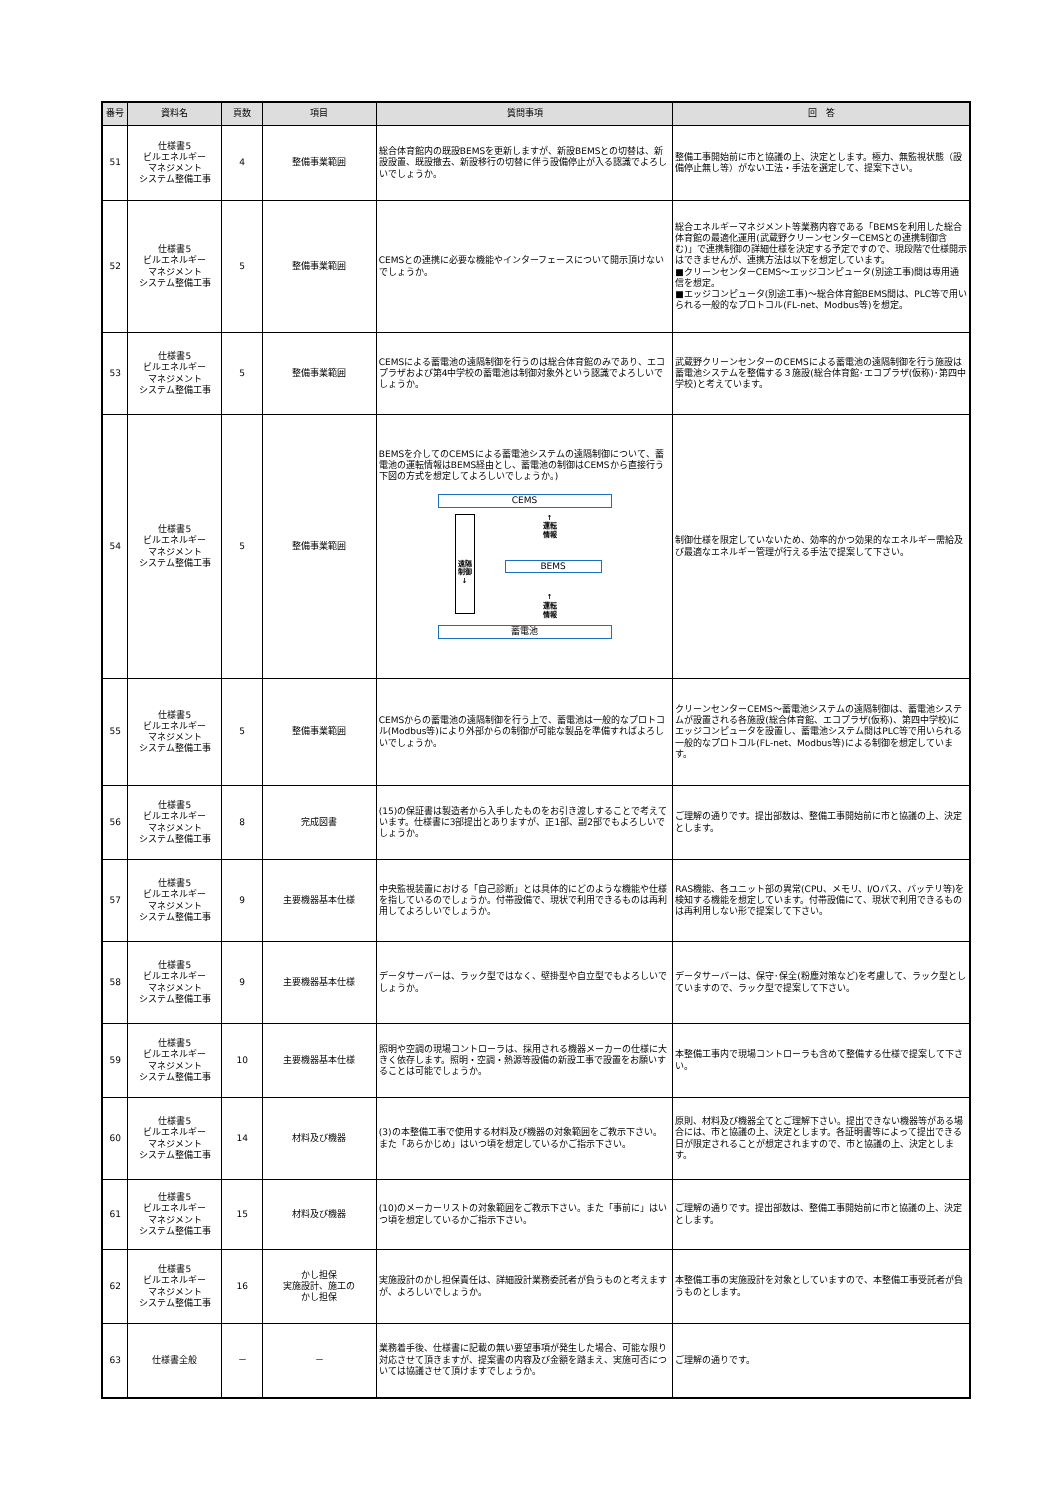| 番号 | 資料名 | 頁数 | 項目 | 質問事項 | 回 答 |
| --- | --- | --- | --- | --- | --- |
| 51 | 仕様書5 ビルエネルギー マネジメント システム整備工事 | 4 | 整備事業範囲 | 総合体育館内の既設BEMSを更新しますが、新設BEMSとの切替は、新設設置、既設撤去、新設移行の切替に伴う設備停止が入る認識でよろしいでしょうか。 | 整備工事開始前に市と協議の上、決定とします。極力、無監視状態（設備停止無し等）がない工法・手法を選定して、提案下さい。 |
| 52 | 仕様書5 ビルエネルギー マネジメント システム整備工事 | 5 | 整備事業範囲 | CEMSとの連携に必要な機能やインターフェースについて開示頂けないでしょうか。 | 総合エネルギーマネジメント等業務内容である「BEMSを利用した総合体育館の最適化運用(武蔵野クリーンセンターCEMSとの連携制御含む)」で連携制御の詳細仕様を決定する予定ですので、現段階で仕様開示はできませんが、連携方法は以下を想定しています。 ■クリーンセンターCEMS～エッジコンピュータ(別途工事)間は専用通信を想定。 ■エッジコンピュータ(別途工事)～総合体育館BEMS間は、PLC等で用いられる一般的なプロトコル(FL-net、Modbus等)を想定。 |
| 53 | 仕様書5 ビルエネルギー マネジメント システム整備工事 | 5 | 整備事業範囲 | CEMSによる蓄電池の遠隔制御を行うのは総合体育館のみであり、エコプラザおよび第4中学校の蓄電池は制御対象外という認識でよろしいでしょうか。 | 武蔵野クリーンセンターのCEMSによる蓄電池の遠隔制御を行う施設は蓄電池システムを整備する３施設(総合体育館･エコプラザ(仮称)･第四中学校)と考えています。 |
| 54 | 仕様書5 ビルエネルギー マネジメント システム整備工事 | 5 | 整備事業範囲 | BEMSを介してのCEMSによる蓄電池システムの遠隔制御について、蓄電池の運転情報はBEMS経由とし、蓄電池の制御はCEMSから直接行う下図の方式を想定してよろしいでしょうか。) CEMS 遠隔 制御 ↓ ↑ 運転 情報 BEMS ↑ 運転 情報 蓄電池 | 制御仕様を限定していないため、効率的かつ効果的なエネルギー需給及び最適なエネルギー管理が行える手法で提案して下さい。 |
| 55 | 仕様書5 ビルエネルギー マネジメント システム整備工事 | 5 | 整備事業範囲 | CEMSからの蓄電池の遠隔制御を行う上で、蓄電池は一般的なプロトコル(Modbus等)により外部からの制御が可能な製品を準備すればよろしいでしょうか。 | クリーンセンターCEMS～蓄電池システムの遠隔制御は、蓄電池システムが設置される各施設(総合体育館、エコプラザ(仮称)、第四中学校)にエッジコンピュータを設置し、蓄電池システム間はPLC等で用いられる一般的なプロトコル(FL-net、Modbus等)による制御を想定しています。 |
| 56 | 仕様書5 ビルエネルギー マネジメント システム整備工事 | 8 | 完成図書 | (15)の保証書は製造者から入手したものをお引き渡しすることで考えています。仕様書に3部提出とありますが、正1部、副2部でもよろしいでしょうか。 | ご理解の通りです。提出部数は、整備工事開始前に市と協議の上、決定とします。 |
| 57 | 仕様書5 ビルエネルギー マネジメント システム整備工事 | 9 | 主要機器基本仕様 | 中央監視装置における「自己診断」とは具体的にどのような機能や仕様を指しているのでしょうか。付帯設備で、現状で利用できるものは再利用してよろしいでしょうか。 | RAS機能、各ユニット部の異常(CPU、メモリ、I/Oバス、バッテリ等)を検知する機能を想定しています。付帯設備にて、現状で利用できるものは再利用しない形で提案して下さい。 |
| 58 | 仕様書5 ビルエネルギー マネジメント システム整備工事 | 9 | 主要機器基本仕様 | データサーバーは、ラック型ではなく、壁掛型や自立型でもよろしいでしょうか。 | データサーバーは、保守･保全(粉塵対策など)を考慮して、ラック型としていますので、ラック型で提案して下さい。 |
| 59 | 仕様書5 ビルエネルギー マネジメント システム整備工事 | 10 | 主要機器基本仕様 | 照明や空調の現場コントローラは、採用される機器メーカーの仕様に大きく依存します。照明・空調・熱源等設備の新設工事で設置をお願いすることは可能でしょうか。 | 本整備工事内で現場コントローラも含めて整備する仕様で提案して下さい。 |
| 60 | 仕様書5 ビルエネルギー マネジメント システム整備工事 | 14 | 材料及び機器 | (3)の本整備工事で使用する材料及び機器の対象範囲をご教示下さい。また「あらかじめ」はいつ頃を想定しているかご指示下さい。 | 原則、材料及び機器全てとご理解下さい。提出できない機器等がある場合には、市と協議の上、決定とします。各証明書等によって提出できる日が限定されることが想定されますので、市と協議の上、決定とします。 |
| 61 | 仕様書5 ビルエネルギー マネジメント システム整備工事 | 15 | 材料及び機器 | (10)のメーカーリストの対象範囲をご教示下さい。また「事前に」はいつ頃を想定しているかご指示下さい。 | ご理解の通りです。提出部数は、整備工事開始前に市と協議の上、決定とします。 |
| 62 | 仕様書5 ビルエネルギー マネジメント システム整備工事 | 16 | かし担保 実施設計、施工の かし担保 | 実施設計のかし担保責任は、詳細設計業務委託者が負うものと考えますが、よろしいでしょうか。 | 本整備工事の実施設計を対象としていますので、本整備工事受託者が負うものとします。 |
| 63 | 仕様書全般 | － | － | 業務着手後、仕様書に記載の無い要望事項が発生した場合、可能な限り対応させて頂きますが、提案書の内容及び金額を踏まえ、実施可否については協議させて頂けますでしょうか。 | ご理解の通りです。 |